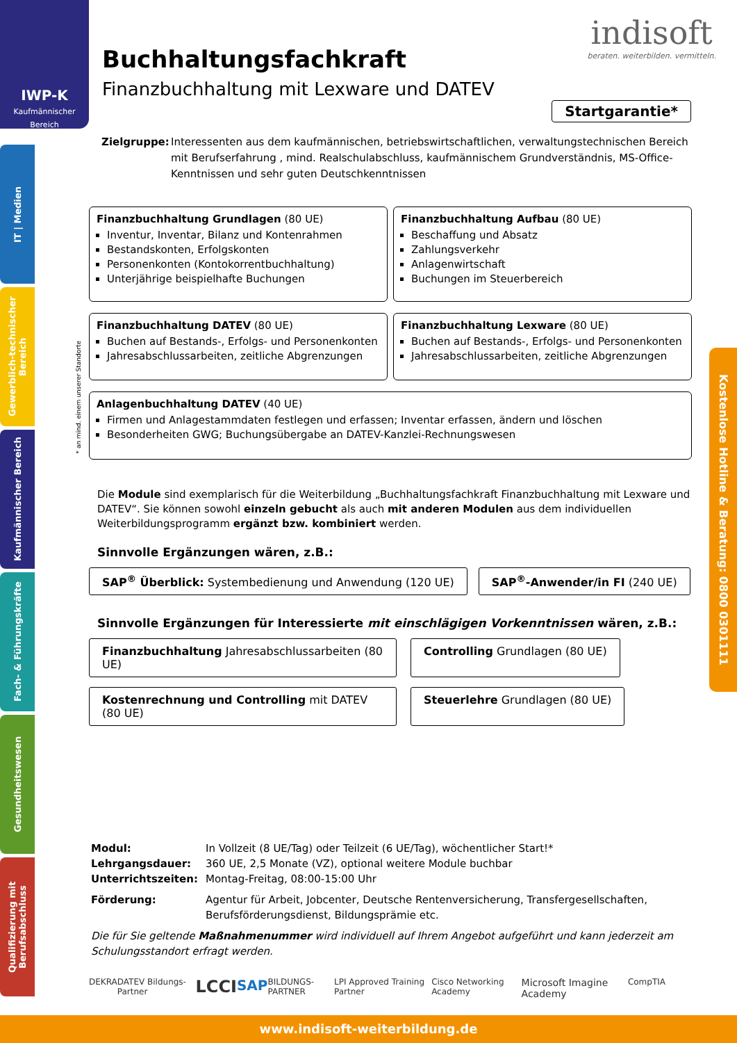IWP-K
Kaufmännischer
Bereich
IT | Medien
Gewerblich-technischer Bereich
Kaufmännischer Bereich
Fach- & Führungskräfte
Gesundheitswesen
Qualifizierung mit Berufsabschluss
indisoft
beraten. weiterbilden. vermitteln.
Startgarantie*
Buchhaltungsfachkraft
Finanzbuchhaltung mit Lexware und DATEV
Zielgruppe: Interessenten aus dem kaufmännischen, betriebswirtschaftlichen, verwaltungstechnischen Bereich mit Berufserfahrung , mind. Realschulabschluss, kaufmännischem Grundverständnis, MS-Office-Kenntnissen und sehr guten Deutschkenntnissen
* an mind. einem unserer Standorte
Finanzbuchhaltung Grundlagen (80 UE)
Inventur, Inventar, Bilanz und Kontenrahmen
Bestandskonten, Erfolgskonten
Personenkonten (Kontokorrentbuchhaltung)
Unterjährige beispielhafte Buchungen
Finanzbuchhaltung Aufbau (80 UE)
Beschaffung und Absatz
Zahlungsverkehr
Anlagenwirtschaft
Buchungen im Steuerbereich
Finanzbuchhaltung DATEV (80 UE)
Buchen auf Bestands-, Erfolgs- und Personenkonten
Jahresabschlussarbeiten, zeitliche Abgrenzungen
Finanzbuchhaltung Lexware (80 UE)
Buchen auf Bestands-, Erfolgs- und Personenkonten
Jahresabschlussarbeiten, zeitliche Abgrenzungen
Anlagenbuchhaltung DATEV (40 UE)
Firmen und Anlagestammdaten festlegen und erfassen; Inventar erfassen, ändern und löschen
Besonderheiten GWG; Buchungsübergabe an DATEV-Kanzlei-Rechnungswesen
Die Module sind exemplarisch für die Weiterbildung „Buchhaltungsfachkraft Finanzbuchhaltung mit Lexware und DATEV“. Sie können sowohl einzeln gebucht als auch mit anderen Modulen aus dem individuellen Weiterbildungsprogramm ergänzt bzw. kombiniert werden.
Sinnvolle Ergänzungen wären, z.B.:
SAP<sup>®</sup> Überblick: Systembedienung und Anwendung (120 UE)
SAP<sup>®</sup>-Anwender/in FI (240 UE)
Sinnvolle Ergänzungen für Interessierte mit einschlägigen Vorkenntnissen wären, z.B.:
Finanzbuchhaltung Jahresabschlussarbeiten (80 UE)
Controlling Grundlagen (80 UE)
Kostenrechnung und Controlling mit DATEV (80 UE)
Steuerlehre Grundlagen (80 UE)
Modul:
In Vollzeit (8 UE/Tag) oder Teilzeit (6 UE/Tag), wöchentlicher Start!*
Lehrgangsdauer:
360 UE, 2,5 Monate (VZ), optional weitere Module buchbar
Unterrichtszeiten:
Montag-Freitag, 08:00-15:00 Uhr
Förderung:
Agentur für Arbeit, Jobcenter, Deutsche Rentenversicherung, Transfergesellschaften, Berufsförderungsdienst, Bildungsprämie etc.
Die für Sie geltende Maßnahmenummer wird individuell auf Ihrem Angebot aufgeführt und kann jederzeit am Schulungsstandort erfragt werden.
DEKRA DATEV Bildungs-Partner LCCI SAP BILDUNGS-PARTNER LPI Approved Training Partner Cisco Networking Academy Microsoft Imagine Academy CompTIA
Kostenlose Hotline & Beratung: 0800 0301111
www.indisoft-weiterbildung.de